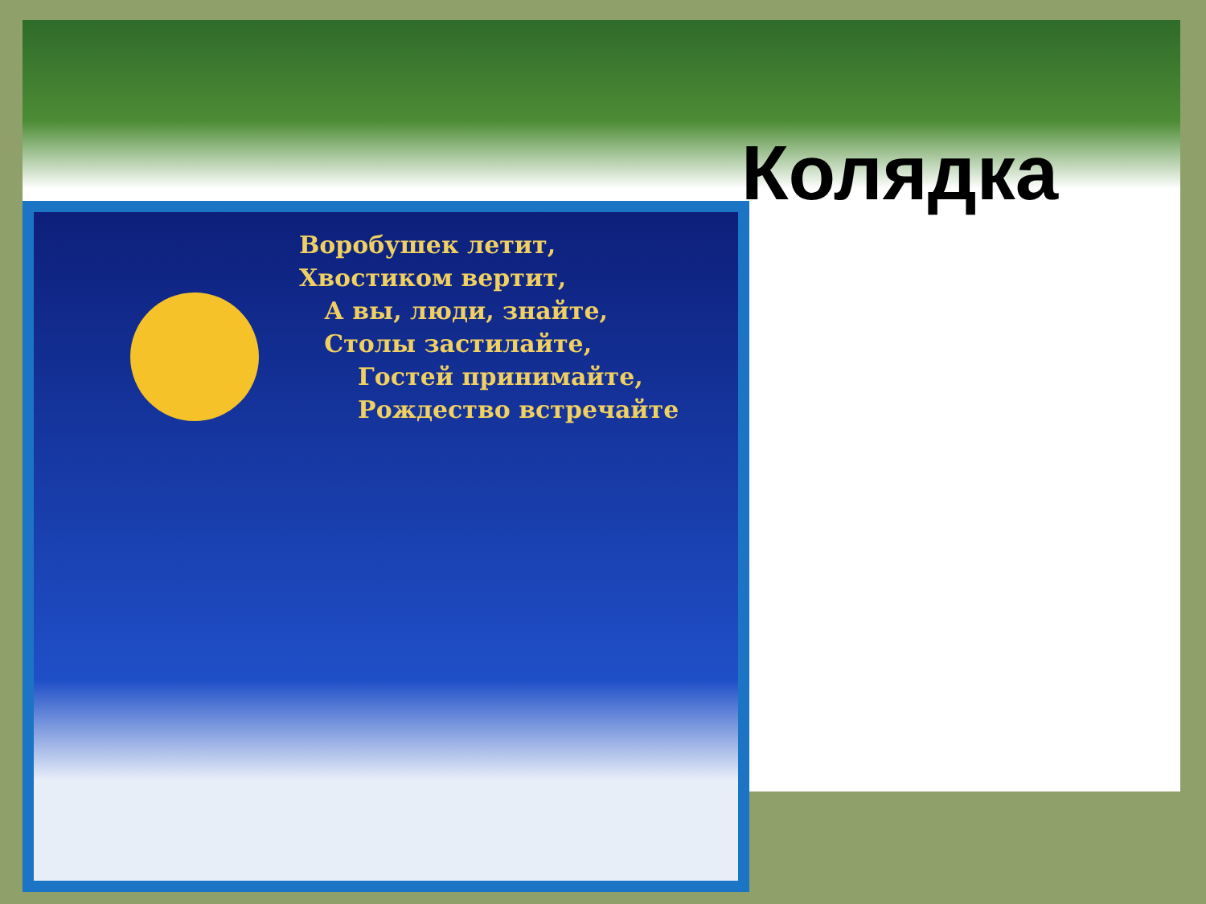Колядка
Воробушек летит,
Хвостиком вертит,
А вы, люди, знайте,
Столы застилайте,
Гостей принимайте,
Рождество встречайте